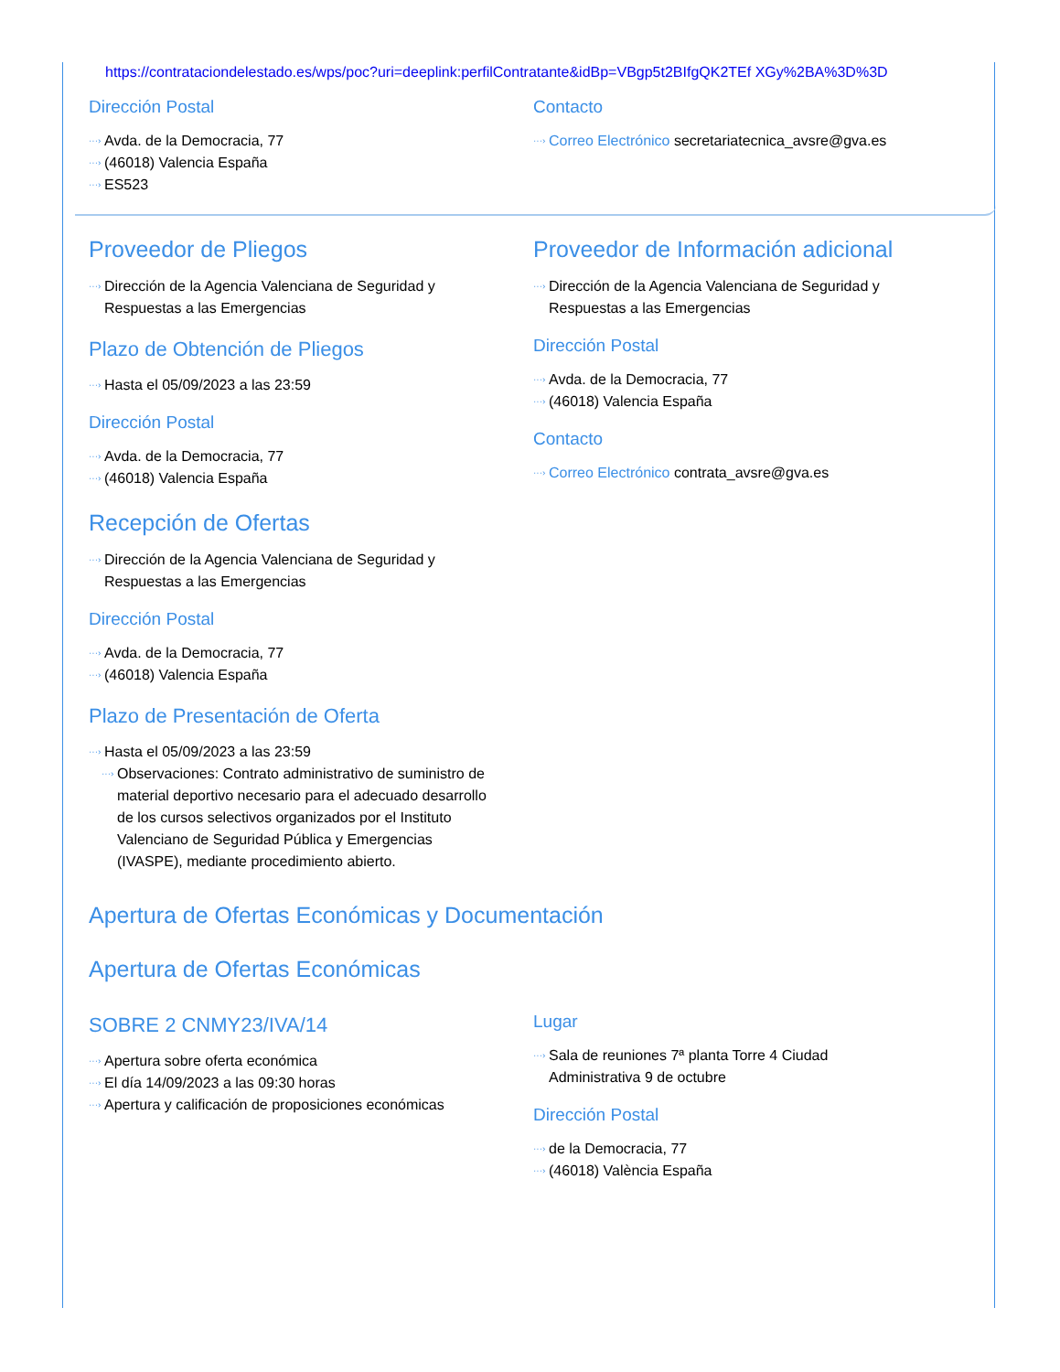https://contrataciondelestado.es/wps/poc?uri=deeplink:perfilContratante&idBp=VBgp5t2BIfgQK2TEf XGy%2BA%3D%3D
Dirección Postal
···› Avda. de la Democracia, 77
···› (46018) Valencia España
···› ES523
Contacto
···› Correo Electrónico secretariatecnica_avsre@gva.es
Proveedor de Pliegos
···› Dirección de la Agencia Valenciana de Seguridad y
Respuestas a las Emergencias
Plazo de Obtención de Pliegos
···› Hasta el 05/09/2023 a las 23:59
Dirección Postal
···› Avda. de la Democracia, 77
···› (46018) Valencia España
Recepción de Ofertas
···› Dirección de la Agencia Valenciana de Seguridad y
Respuestas a las Emergencias
Dirección Postal
···› Avda. de la Democracia, 77
···› (46018) Valencia España
Plazo de Presentación de Oferta
···› Hasta el 05/09/2023 a las 23:59
···› Observaciones: Contrato administrativo de suministro de material deportivo necesario para el adecuado desarrollo de los cursos selectivos organizados por el Instituto Valenciano de Seguridad Pública y Emergencias (IVASPE), mediante procedimiento abierto.
Proveedor de Información adicional
···› Dirección de la Agencia Valenciana de Seguridad y
Respuestas a las Emergencias
Dirección Postal
···› Avda. de la Democracia, 77
···› (46018) Valencia España
Contacto
···› Correo Electrónico contrata_avsre@gva.es
Apertura de Ofertas Económicas y Documentación
Apertura de Ofertas Económicas
SOBRE 2 CNMY23/IVA/14
···› Apertura sobre oferta económica
···› El día 14/09/2023 a las 09:30 horas
···› Apertura y calificación de proposiciones económicas
Lugar
···› Sala de reuniones 7ª planta Torre 4 Ciudad
Administrativa 9 de octubre
Dirección Postal
···› de la Democracia, 77
···› (46018) València España